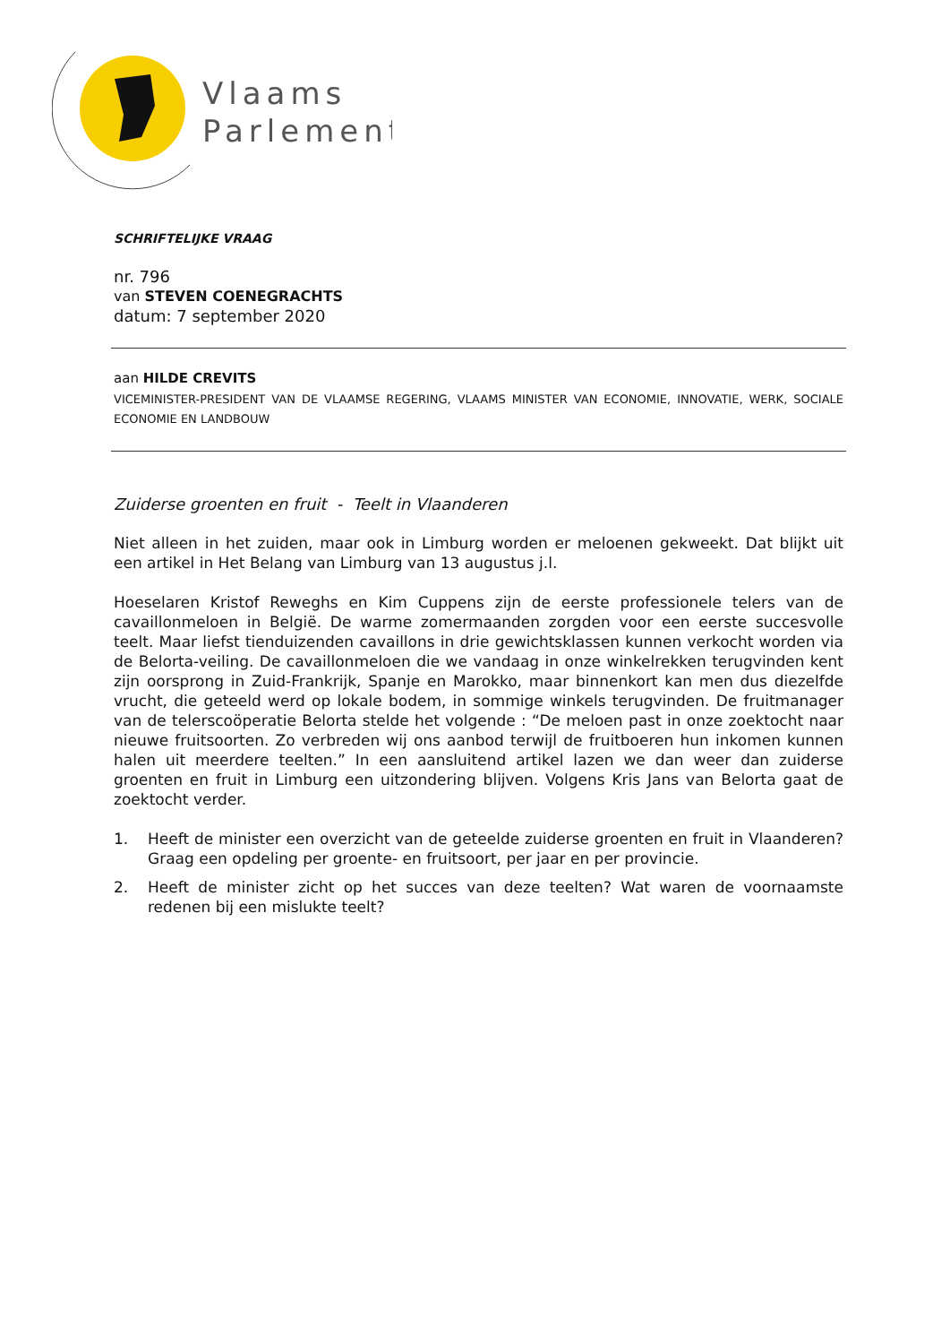Vlaams
Parlement
SCHRIFTELIJKE VRAAG
nr. 796
van STEVEN COENEGRACHTS
datum: 7 september 2020
aan HILDE CREVITS
VICEMINISTER-PRESIDENT VAN DE VLAAMSE REGERING, VLAAMS MINISTER VAN ECONOMIE, INNOVATIE, WERK, SOCIALE ECONOMIE EN LANDBOUW
Zuiderse groenten en fruit - Teelt in Vlaanderen
Niet alleen in het zuiden, maar ook in Limburg worden er meloenen gekweekt. Dat blijkt uit een artikel in Het Belang van Limburg van 13 augustus j.l.
Hoeselaren Kristof Reweghs en Kim Cuppens zijn de eerste professionele telers van de cavaillonmeloen in België. De warme zomermaanden zorgden voor een eerste succesvolle teelt. Maar liefst tienduizenden cavaillons in drie gewichtsklassen kunnen verkocht worden via de Belorta-veiling. De cavaillonmeloen die we vandaag in onze winkelrekken terugvinden kent zijn oorsprong in Zuid-Frankrijk, Spanje en Marokko, maar binnenkort kan men dus diezelfde vrucht, die geteeld werd op lokale bodem, in sommige winkels terugvinden. De fruitmanager van de telerscoöperatie Belorta stelde het volgende : “De meloen past in onze zoektocht naar nieuwe fruitsoorten. Zo verbreden wij ons aanbod terwijl de fruitboeren hun inkomen kunnen halen uit meerdere teelten.” In een aansluitend artikel lazen we dan weer dan zuiderse groenten en fruit in Limburg een uitzondering blijven. Volgens Kris Jans van Belorta gaat de zoektocht verder.
1. Heeft de minister een overzicht van de geteelde zuiderse groenten en fruit in Vlaanderen? Graag een opdeling per groente- en fruitsoort, per jaar en per provincie.
2. Heeft de minister zicht op het succes van deze teelten? Wat waren de voornaamste redenen bij een mislukte teelt?